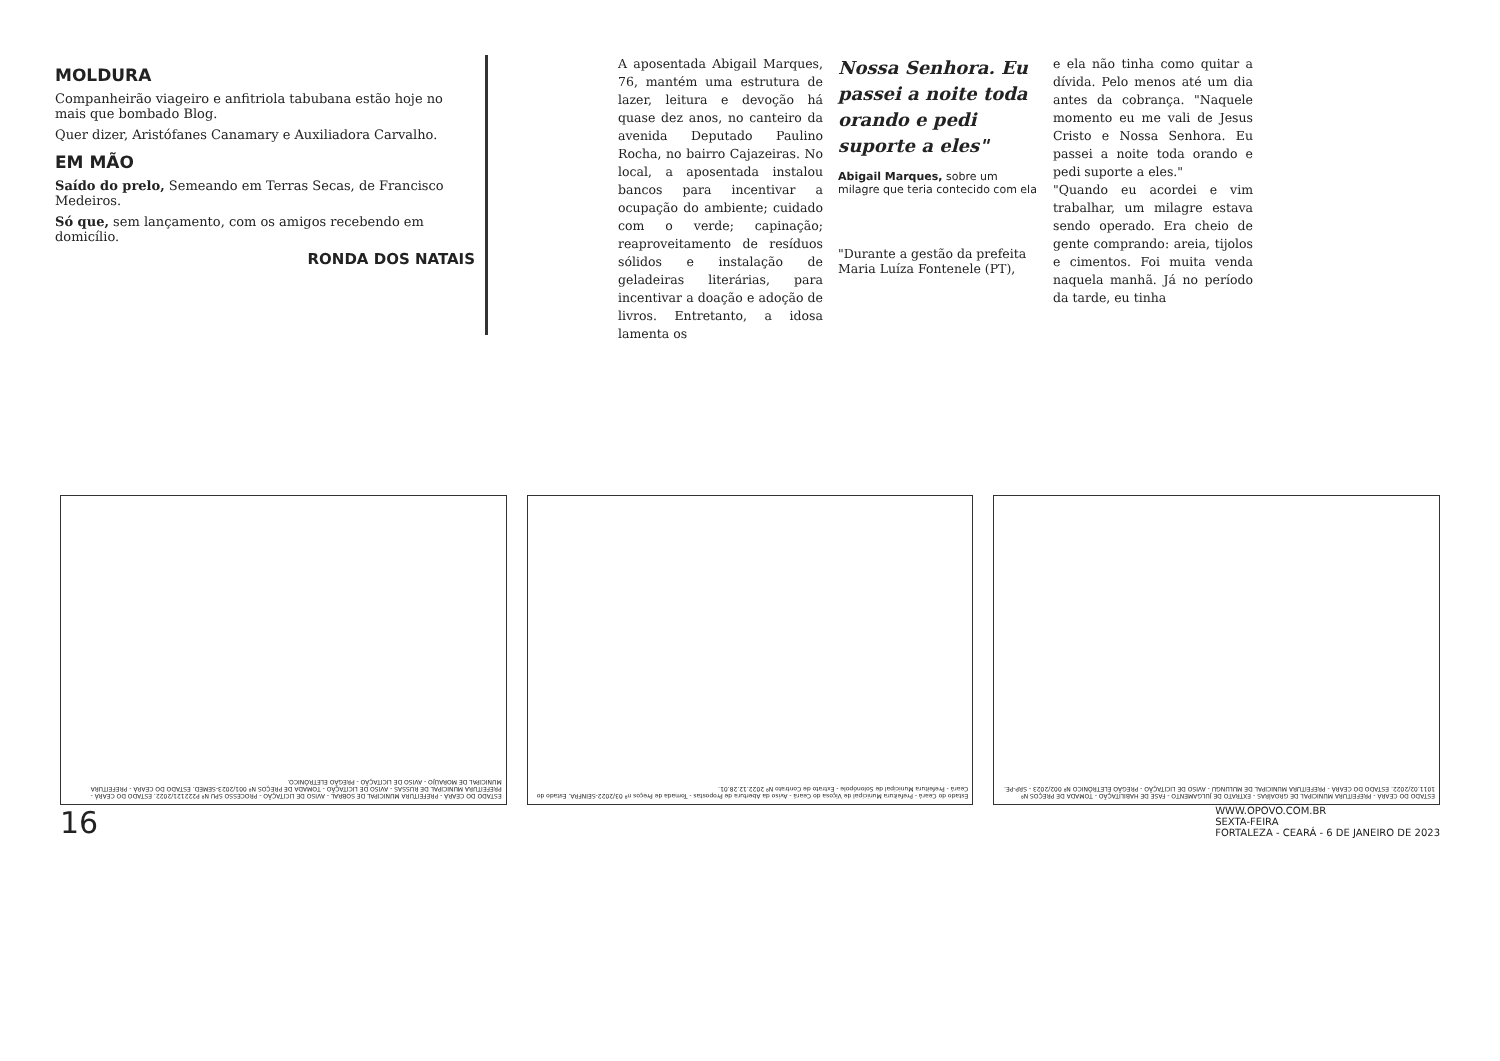MOLDURA
Companheirão viageiro e anfitriola tabubana estão hoje no mais que bombado Blog.
Quer dizer, Aristófanes Canamary e Auxiliadora Carvalho.
EM MÃO
Saído do prelo, Semeando em Terras Secas, de Francisco Medeiros.
Só que, sem lançamento, com os amigos recebendo em domicílio.
RONDA DOS NATAIS
A aposentada Abigail Marques, 76, mantém uma estrutura de lazer, leitura e devoção há quase dez anos, no canteiro da avenida Deputado Paulino Rocha, no bairro Cajazeiras. No local, a aposentada instalou bancos para incentivar a ocupação do ambiente; cuidado com o verde; capinação; reaproveitamento de resíduos sólidos e instalação de geladeiras literárias, para incentivar a doação e adoção de livros. Entretanto, a idosa lamenta os
Nossa Senhora. Eu passei a noite toda orando e pedi suporte a eles"
Abigail Marques, sobre um milagre que teria contecido com ela
"Durante a gestão da prefeita Maria Luíza Fontenele (PT),
e ela não tinha como quitar a dívida. Pelo menos até um dia antes da cobrança. "Naquele momento eu me vali de Jesus Cristo e Nossa Senhora. Eu passei a noite toda orando e pedi suporte a eles."
"Quando eu acordei e vim trabalhar, um milagre estava sendo operado. Era cheio de gente comprando: areia, tijolos e cimentos. Foi muita venda naquela manhã. Já no período da tarde, eu tinha
ESTADO DO CEARÁ - PREFEITURA MUNICIPAL DE GROAÍRAS - EXTRATO DE JULGAMENTO - FASE DE HABILITAÇÃO - TOMADA DE PREÇOS Nº 1011.02/2022. ESTADO DO CEARÁ - PREFEITURA MUNICIPAL DE MULUNGU - AVISO DE LICITAÇÃO - PREGÃO ELETRÔNICO Nº 002/2023 - SRP-PE.
Estado do Ceará - Prefeitura Municipal de Viçosa do Ceará - Aviso da Abertura de Propostas - Tomada de Preços nº 03/2022-SEINFRA. Estado do Ceará - Prefeitura Municipal de Solonópole - Extrato de Contrato Nº 2022.12.28.01.
ESTADO DO CEARÁ - PREFEITURA MUNICIPAL DE SOBRAL - AVISO DE LICITAÇÃO - PROCESSO SPU Nº P222121/2022. ESTADO DO CEARÁ - PREFEITURA MUNICIPAL DE RUSSAS - AVISO DE LICITAÇÃO - TOMADA DE PREÇOS Nº 001/2023-SEMED. ESTADO DO CEARÁ - PREFEITURA MUNICIPAL DE MORAÚJO - AVISO DE LICITAÇÃO - PREGÃO ELETRÔNICO.
16 WWW.OPOVO.COM.BR
SEXTA-FEIRA
FORTALEZA - CEARÁ - 6 DE JANEIRO DE 2023